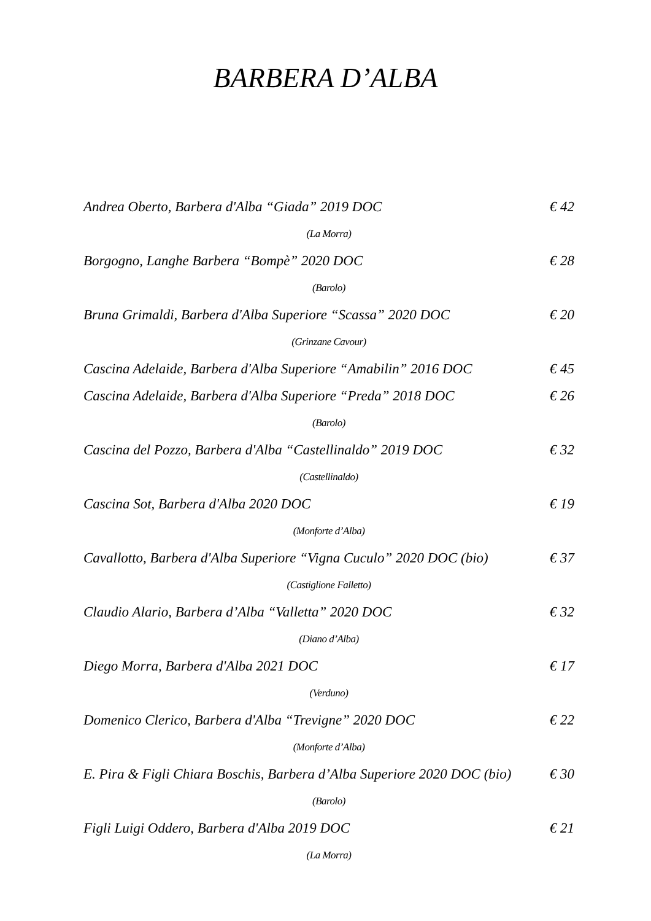BARBERA D’ALBA
Andrea Oberto, Barbera d'Alba “Giada” 2019 DOC € 42
(La Morra)
Borgogno, Langhe Barbera “Bompè” 2020 DOC € 28
(Barolo)
Bruna Grimaldi, Barbera d'Alba Superiore “Scassa” 2020 DOC € 20
(Grinzane Cavour)
Cascina Adelaide, Barbera d'Alba Superiore “Amabilin” 2016 DOC € 45
Cascina Adelaide, Barbera d'Alba Superiore “Preda” 2018 DOC € 26
(Barolo)
Cascina del Pozzo, Barbera d'Alba “Castellinaldo” 2019 DOC € 32
(Castellinaldo)
Cascina Sot, Barbera d'Alba 2020 DOC € 19
(Monforte d’Alba)
Cavallotto, Barbera d'Alba Superiore “Vigna Cuculo” 2020 DOC (bio) € 37
(Castiglione Falletto)
Claudio Alario, Barbera d’Alba “Valletta” 2020 DOC € 32
(Diano d’Alba)
Diego Morra, Barbera d'Alba 2021 DOC € 17
(Verduno)
Domenico Clerico, Barbera d'Alba “Trevigne” 2020 DOC € 22
(Monforte d’Alba)
E. Pira & Figli Chiara Boschis, Barbera d’Alba Superiore 2020 DOC (bio) € 30
(Barolo)
Figli Luigi Oddero, Barbera d'Alba 2019 DOC € 21
(La Morra)